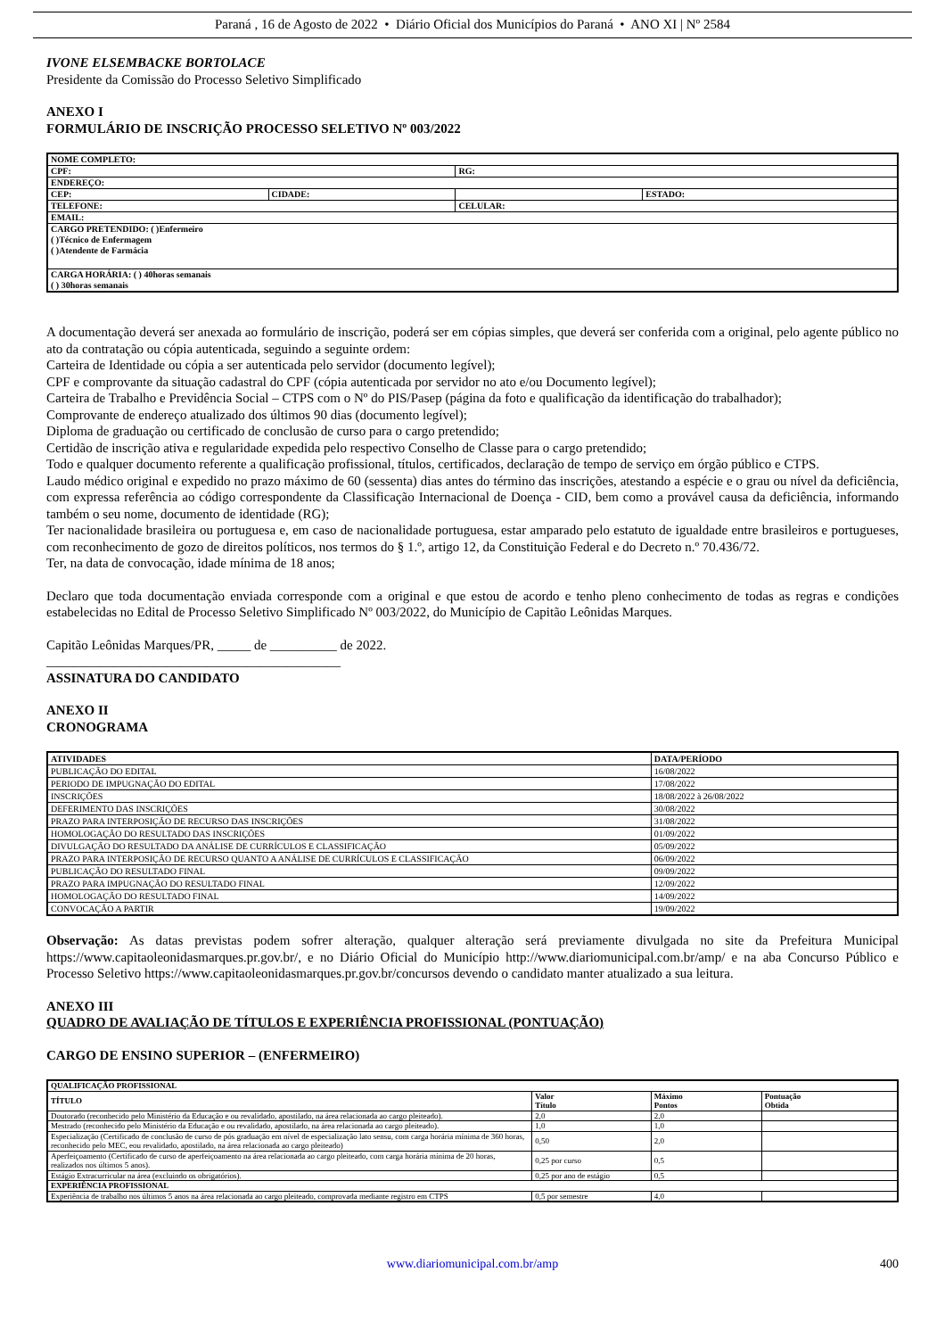Paraná , 16 de Agosto de 2022 • Diário Oficial dos Municípios do Paraná • ANO XI | Nº 2584
IVONE ELSEMBACKE BORTOLACE
Presidente da Comissão do Processo Seletivo Simplificado
ANEXO I
FORMULÁRIO DE INSCRIÇÃO PROCESSO SELETIVO Nº 003/2022
| NOME COMPLETO: | | | |
| CPF: | | RG: | |
| ENDEREÇO: | | | |
| CEP: | CIDADE: | | ESTADO: |
| TELEFONE: | | CELULAR: | |
| EMAIL: | | | |
| CARGO PRETENDIDO: ( )Enfermeiro ( )Técnico de Enfermagem ( )Atendente de Farmácia | | | |
| CARGA HORÁRIA: ( ) 40horas semanais ( ) 30horas semanais | | | |
A documentação deverá ser anexada ao formulário de inscrição, poderá ser em cópias simples, que deverá ser conferida com a original, pelo agente público no ato da contratação ou cópia autenticada, seguindo a seguinte ordem:
Carteira de Identidade ou cópia a ser autenticada pelo servidor (documento legível);
CPF e comprovante da situação cadastral do CPF (cópia autenticada por servidor no ato e/ou Documento legível);
Carteira de Trabalho e Previdência Social – CTPS com o Nº do PIS/Pasep (página da foto e qualificação da identificação do trabalhador);
Comprovante de endereço atualizado dos últimos 90 dias (documento legível);
Diploma de graduação ou certificado de conclusão de curso para o cargo pretendido;
Certidão de inscrição ativa e regularidade expedida pelo respectivo Conselho de Classe para o cargo pretendido;
Todo e qualquer documento referente a qualificação profissional, títulos, certificados, declaração de tempo de serviço em órgão público e CTPS.
Laudo médico original e expedido no prazo máximo de 60 (sessenta) dias antes do término das inscrições, atestando a espécie e o grau ou nível da deficiência, com expressa referência ao código correspondente da Classificação Internacional de Doença - CID, bem como a provável causa da deficiência, informando também o seu nome, documento de identidade (RG);
Ter nacionalidade brasileira ou portuguesa e, em caso de nacionalidade portuguesa, estar amparado pelo estatuto de igualdade entre brasileiros e portugueses, com reconhecimento de gozo de direitos políticos, nos termos do § 1.º, artigo 12, da Constituição Federal e do Decreto n.º 70.436/72.
Ter, na data de convocação, idade mínima de 18 anos;
Declaro que toda documentação enviada corresponde com a original e que estou de acordo e tenho pleno conhecimento de todas as regras e condições estabelecidas no Edital de Processo Seletivo Simplificado Nº 003/2022, do Município de Capitão Leônidas Marques.
Capitão Leônidas Marques/PR, _____ de __________ de 2022.
____________________________________________
ASSINATURA DO CANDIDATO
ANEXO II
CRONOGRAMA
| ATIVIDADES | DATA/PERÍODO |
| PUBLICAÇÃO DO EDITAL | 16/08/2022 |
| PERIODO DE IMPUGNAÇÃO DO EDITAL | 17/08/2022 |
| INSCRIÇÕES | 18/08/2022 à 26/08/2022 |
| DEFERIMENTO DAS INSCRIÇÕES | 30/08/2022 |
| PRAZO PARA INTERPOSIÇÃO DE RECURSO DAS INSCRIÇÕES | 31/08/2022 |
| HOMOLOGAÇÃO DO RESULTADO DAS INSCRIÇÕES | 01/09/2022 |
| DIVULGAÇÃO DO RESULTADO DA ANÁLISE DE CURRÍCULOS E CLASSIFICAÇÃO | 05/09/2022 |
| PRAZO PARA INTERPOSIÇÃO DE RECURSO QUANTO A ANÁLISE DE CURRÍCULOS E CLASSIFICAÇÃO | 06/09/2022 |
| PUBLICAÇÃO DO RESULTADO FINAL | 09/09/2022 |
| PRAZO PARA IMPUGNAÇÃO DO RESULTADO FINAL | 12/09/2022 |
| HOMOLOGAÇÃO DO RESULTADO FINAL | 14/09/2022 |
| CONVOCAÇÃO A PARTIR | 19/09/2022 |
Observação: As datas previstas podem sofrer alteração, qualquer alteração será previamente divulgada no site da Prefeitura Municipal https://www.capitaoleonidasmarques.pr.gov.br/, e no Diário Oficial do Município http://www.diariomunicipal.com.br/amp/ e na aba Concurso Público e Processo Seletivo https://www.capitaoleonidasmarques.pr.gov.br/concursos devendo o candidato manter atualizado a sua leitura.
ANEXO III
QUADRO DE AVALIAÇÃO DE TÍTULOS E EXPERIÊNCIA PROFISSIONAL (PONTUAÇÃO)
CARGO DE ENSINO SUPERIOR – (ENFERMEIRO)
| QUALIFICAÇÃO PROFISSIONAL | | | |
| TÍTULO | Valor Título | Máximo Pontos | Pontuação Obtida |
| Doutorado (reconhecido pelo Ministério da Educação e ou revalidado, apostilado, na área relacionada ao cargo pleiteado). | 2,0 | 2,0 | |
| Mestrado (reconhecido pelo Ministério da Educação e ou revalidado, apostilado, na área relacionada ao cargo pleiteado). | 1,0 | 1,0 | |
| Especialização (Certificado de conclusão de curso de pós graduação em nível de especialização lato sensu, com carga horária mínima de 360 horas, reconhecido pelo MEC, eou revalidado, apostilado, na área relacionada ao cargo pleiteado) | 0,50 | 2,0 | |
| Aperfeiçoamento (Certificado de curso de aperfeiçoamento na área relacionada ao cargo pleiteado, com carga horária mínima de 20 horas, realizados nos últimos 5 anos). | 0,25 por curso | 0,5 | |
| Estágio Extracurricular na área (excluindo os obrigatórios). | 0,25 por ano de estágio | 0,5 | |
| EXPERIÊNCIA PROFISSIONAL | | | |
| Experiência de trabalho nos últimos 5 anos na área relacionada ao cargo pleiteado, comprovada mediante registro em CTPS | 0,5 por semestre | 4,0 | |
www.diariomunicipal.com.br/amp 400